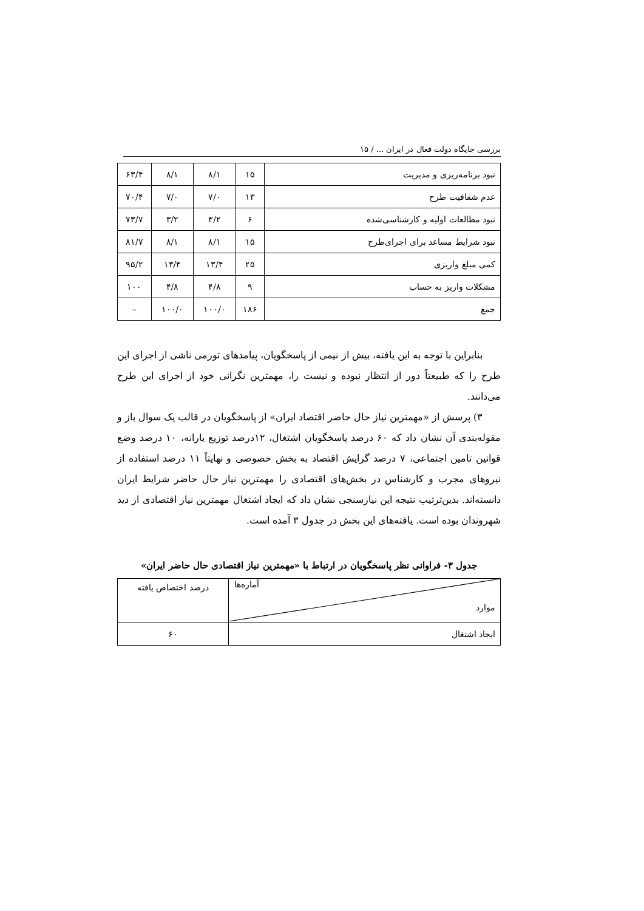بررسی جایگاه دولت فعال در ایران ... / ۱۵
| نبود برنامه‌ریزی و مدیریت | ۱۵ | ۸/۱ | ۸/۱ | ۶۳/۴ |
| عدم شفافیت طرح | ۱۳ | ۷/۰ | ۷/۰ | ۷۰/۴ |
| نبود مطالعات اولیه و کارشناسی‌شده | ۶ | ۳/۲ | ۳/۲ | ۷۳/۷ |
| نبود شرایط مساعد برای اجرای‌طرح | ۱۵ | ۸/۱ | ۸/۱ | ۸۱/۷ |
| کمی مبلغ واریزی | ۲۵ | ۱۳/۴ | ۱۳/۴ | ۹۵/۲ |
| مشکلات واریز به حساب | ۹ | ۴/۸ | ۴/۸ | ۱۰۰ |
| جمع | ۱۸۶ | ۱۰۰/۰ | ۱۰۰/۰ | – |
بنابراین با توجه به این یافته، بیش از نیمی از پاسخگویان، پیامدهای تورمی ناشی از اجرای این طرح را که طبیعتاً دور از انتظار نبوده و نیست را، مهمترین نگرانی خود از اجرای این طرح می‌دانند.
۳) پرسش از «مهمترین نیاز حال حاضر اقتصاد ایران» از پاسخگویان در قالب یک سوال باز و مقوله‌بندی آن نشان داد که ۶۰ درصد پاسخگویان اشتغال، ۱۲درصد توزیع یارانه، ۱۰ درصد وضع قوانین تامین اجتماعی، ۷ درصد گرایش اقتصاد به بخش خصوصی و نهایتاً ۱۱ درصد استفاده از نیروهای مجرب و کارشناس در بخش‌های اقتصادی را مهمترین نیاز حال حاضر شرایط ایران دانسته‌اند. بدین‌ترتیب نتیجه این نیازسنجی نشان داد که ایجاد اشتغال مهمترین نیاز اقتصادی از دید شهروندان بوده است. یافته‌های این بخش در جدول ۳ آمده است.
جدول ۳- فراوانی نظر پاسخگویان در ارتباط با «مهمترین نیاز اقتصادی حال حاضر ایران»
| آماره‌ها موارد | درصد اختصاص یافته |
| ایجاد اشتغال | ۶۰ |